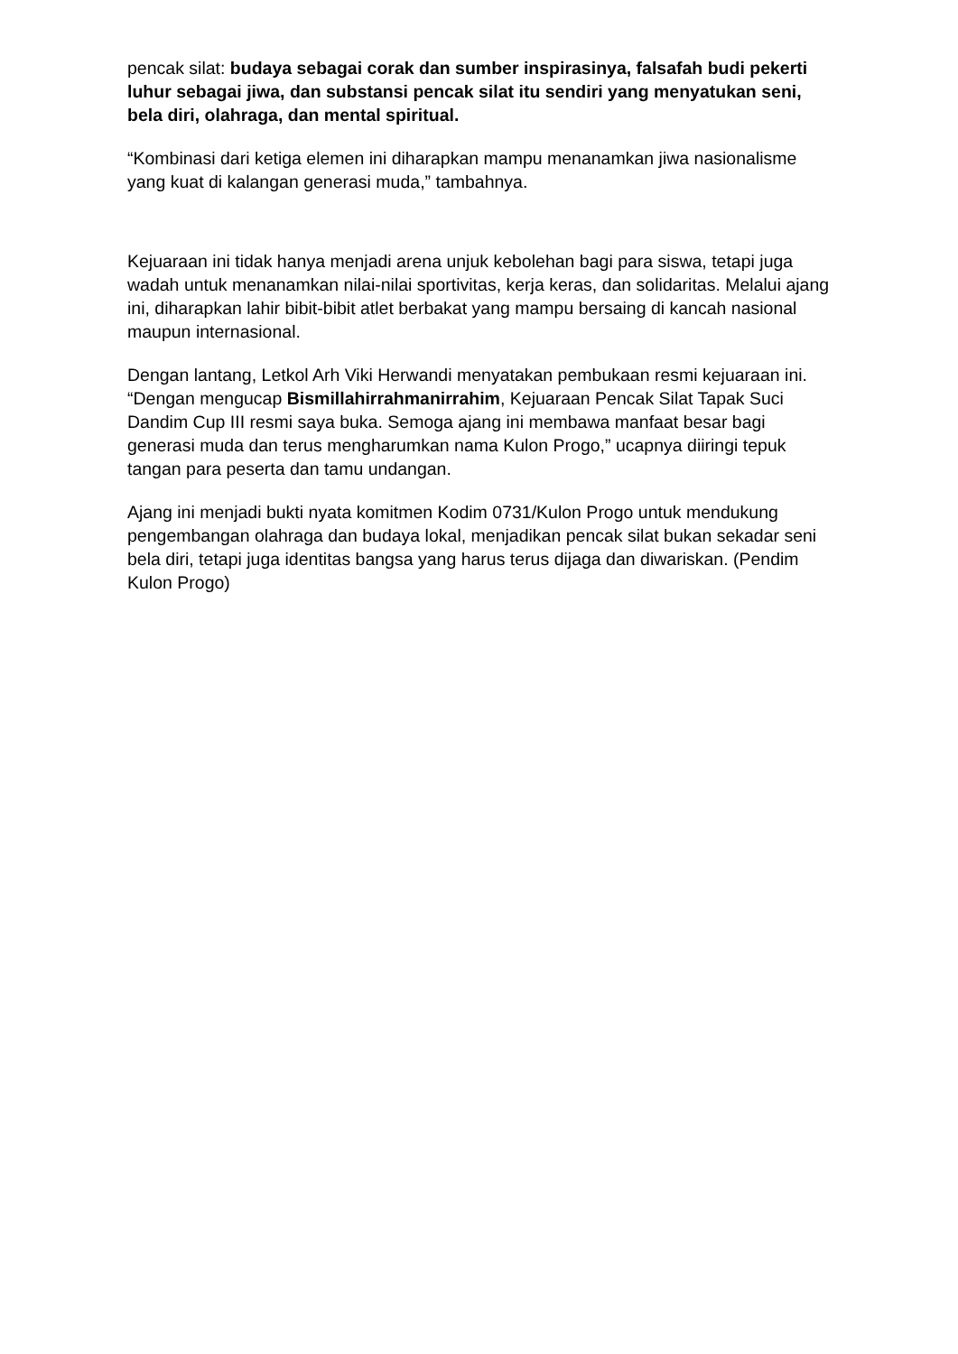pencak silat: budaya sebagai corak dan sumber inspirasinya, falsafah budi pekerti luhur sebagai jiwa, dan substansi pencak silat itu sendiri yang menyatukan seni, bela diri, olahraga, dan mental spiritual.
“Kombinasi dari ketiga elemen ini diharapkan mampu menanamkan jiwa nasionalisme yang kuat di kalangan generasi muda,” tambahnya.
Kejuaraan ini tidak hanya menjadi arena unjuk kebolehan bagi para siswa, tetapi juga wadah untuk menanamkan nilai-nilai sportivitas, kerja keras, dan solidaritas. Melalui ajang ini, diharapkan lahir bibit-bibit atlet berbakat yang mampu bersaing di kancah nasional maupun internasional.
Dengan lantang, Letkol Arh Viki Herwandi menyatakan pembukaan resmi kejuaraan ini. “Dengan mengucap Bismillahirrahmanirrahim, Kejuaraan Pencak Silat Tapak Suci Dandim Cup III resmi saya buka. Semoga ajang ini membawa manfaat besar bagi generasi muda dan terus mengharumkan nama Kulon Progo,” ucapnya diiringi tepuk tangan para peserta dan tamu undangan.
Ajang ini menjadi bukti nyata komitmen Kodim 0731/Kulon Progo untuk mendukung pengembangan olahraga dan budaya lokal, menjadikan pencak silat bukan sekadar seni bela diri, tetapi juga identitas bangsa yang harus terus dijaga dan diwariskan. (Pendim Kulon Progo)